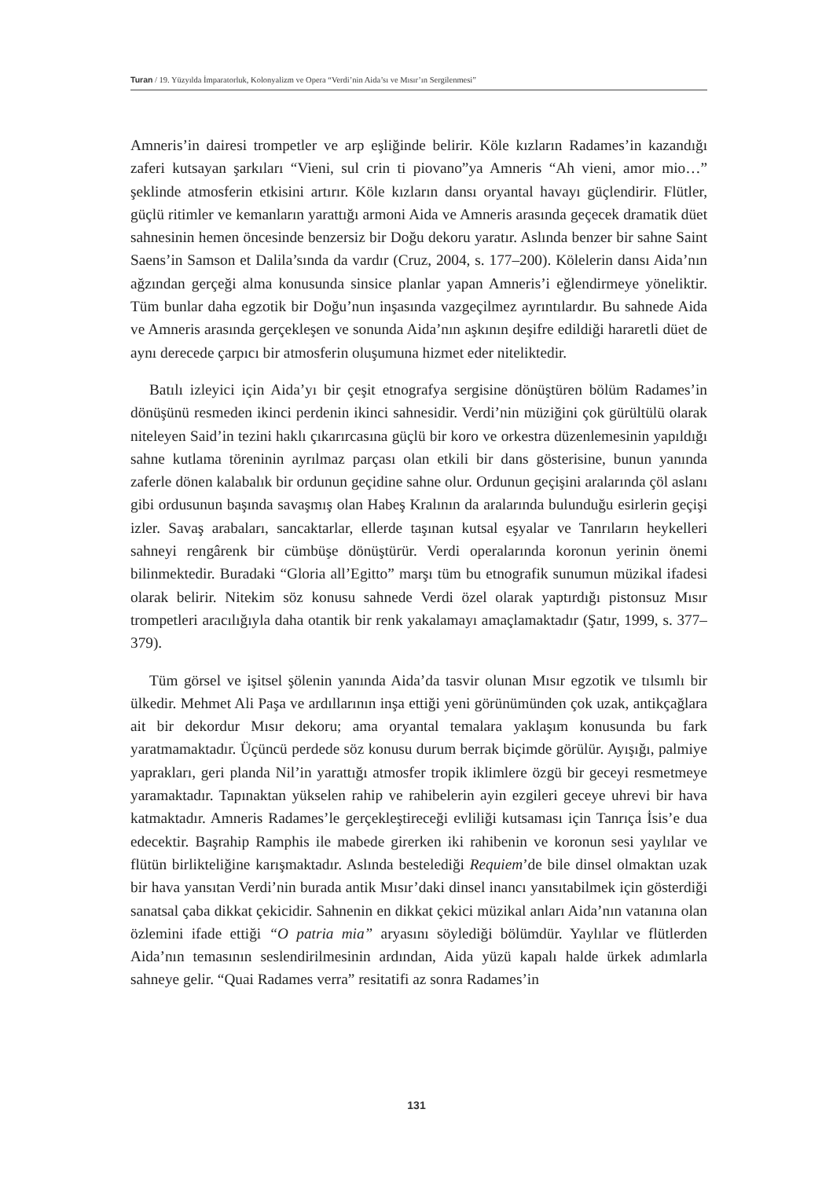Turan / 19. Yüzyılda İmparatorluk, Kolonyalizm ve Opera “Verdi’nin Aida’sı ve Mısır’ın Sergilenmesi”
Amneris’in dairesi trompetler ve arp eşliğinde belirir. Köle kızların Radames’in kazandığı zaferi kutsayan şarkıları “Vieni, sul crin ti piovano”ya Amneris “Ah vieni, amor mio…” şeklinde atmosferin etkisini artırır. Köle kızların dansı oryantal havayı güçlendirir. Flütler, güçlü ritimler ve kemanların yarattığı armoni Aida ve Amneris arasında geçecek dramatik düet sahnesinin hemen öncesinde benzersiz bir Doğu dekoru yaratır. Aslında benzer bir sahne Saint Saens’in Samson et Dalila’sında da vardır (Cruz, 2004, s. 177–200). Kölelerin dansı Aida’nın ağzından gerçeği alma konusunda sinsice planlar yapan Amneris’i eğlendirmeye yöneliktir. Tüm bunlar daha egzotik bir Doğu’nun inşasında vazgeçilmez ayrıntılardır. Bu sahnede Aida ve Amneris arasında gerçekleşen ve sonunda Aida’nın aşkının deşifre edildiği hararetli düet de aynı derecede çarpıcı bir atmosferin oluşumuna hizmet eder niteliktedir.
Batılı izleyici için Aida’yı bir çeşit etnografya sergisine dönüştüren bölüm Radames’in dönüşünü resmeden ikinci perdenin ikinci sahnesidir. Verdi’nin müziğini çok gürültülü olarak niteleyen Said’in tezini haklı çıkarırcasına güçlü bir koro ve orkestra düzenlemesinin yapıldığı sahne kutlama töreninin ayrılmaz parçası olan etkili bir dans gösterisine, bunun yanında zaferle dönen kalabalık bir ordunun geçidine sahne olur. Ordunun geçişini aralarında çöl aslanı gibi ordusunun başında savaşmış olan Habeş Kralının da aralarında bulunduğu esirlerin geçişi izler. Savaş arabaları, sancaktarlar, ellerde taşınan kutsal eşyalar ve Tanrıların heykelleri sahneyi rengârenk bir cümbüşe dönüştürür. Verdi operalarında koronun yerinin önemi bilinmektedir. Buradaki “Gloria all’Egitto” marşı tüm bu etnografik sunumun müzikal ifadesi olarak belirir. Nitekim söz konusu sahnede Verdi özel olarak yaptırdığı pistonsuz Mısır trompetleri aracılığıyla daha otantik bir renk yakalamayı amaçlamaktadır (Şatır, 1999, s. 377–379).
Tüm görsel ve işitsel şölenin yanında Aida’da tasvir olunan Mısır egzotik ve tılsımlı bir ülkedir. Mehmet Ali Paşa ve ardıllarının inşa ettiği yeni görünümünden çok uzak, antikçağlara ait bir dekordur Mısır dekoru; ama oryantal temalara yaklaşım konusunda bu fark yaratmamaktadır. Üçüncü perdede söz konusu durum berrak biçimde görülür. Ayışığı, palmiye yaprakları, geri planda Nil’in yarattığı atmosfer tropik iklimlere özgü bir geceyi resmetmeye yaramaktadır. Tapınaktan yükselen rahip ve rahibelerin ayin ezgileri geceye uhrevi bir hava katmaktadır. Amneris Radames’le gerçekleştireceği evliliği kutsaması için Tanrıça İsis’e dua edecektir. Başrahip Ramphis ile mabede girerken iki rahibenin ve koronun sesi yaylılar ve flütün birlikteliğine karışmaktadır. Aslında bestelediği Requiem’de bile dinsel olmaktan uzak bir hava yansıtan Verdi’nin burada antik Mısır’daki dinsel inancı yansıtabilmek için gösterdiği sanatsal çaba dikkat çekicidir. Sahnenin en dikkat çekici müzikal anları Aida’nın vatanına olan özlemini ifade ettiği “O patria mia” aryasını söylediği bölümdür. Yaylılar ve flütlerden Aida’nın temasının seslendirilmesinin ardından, Aida yüzü kapalı halde ürkek adımlarla sahneye gelir. “Quai Radames verra” resitatifi az sonra Radames’in
131